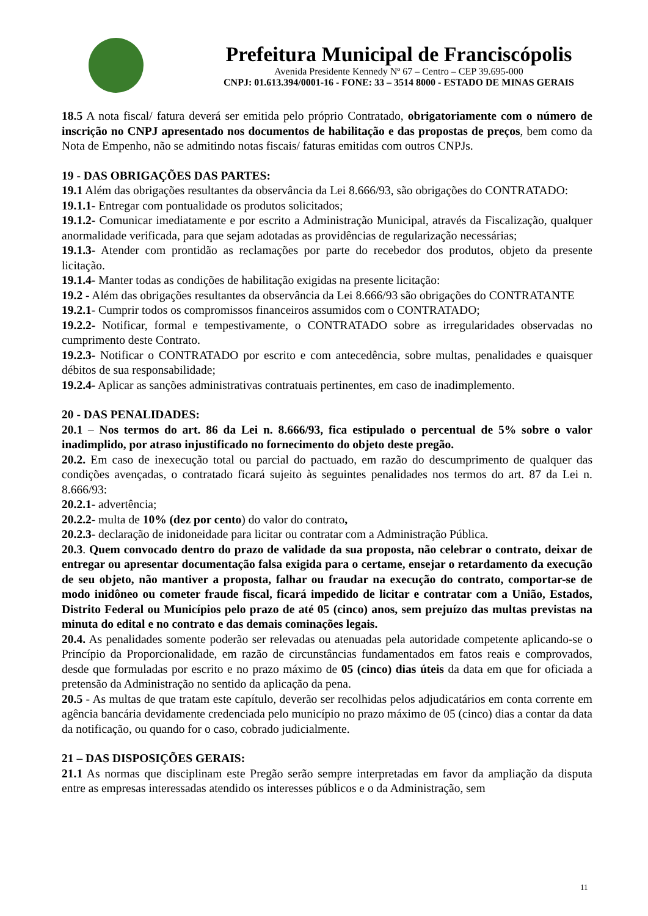Prefeitura Municipal de Franciscópolis
Avenida Presidente Kennedy Nº 67 – Centro – CEP 39.695-000
CNPJ: 01.613.394/0001-16 - FONE: 33 – 3514 8000 - ESTADO DE MINAS GERAIS
18.5 A nota fiscal/ fatura deverá ser emitida pelo próprio Contratado, obrigatoriamente com o número de inscrição no CNPJ apresentado nos documentos de habilitação e das propostas de preços, bem como da Nota de Empenho, não se admitindo notas fiscais/ faturas emitidas com outros CNPJs.
19 - DAS OBRIGAÇÕES DAS PARTES:
19.1 Além das obrigações resultantes da observância da Lei 8.666/93, são obrigações do CONTRATADO:
19.1.1- Entregar com pontualidade os produtos solicitados;
19.1.2- Comunicar imediatamente e por escrito a Administração Municipal, através da Fiscalização, qualquer anormalidade verificada, para que sejam adotadas as providências de regularização necessárias;
19.1.3- Atender com prontidão as reclamações por parte do recebedor dos produtos, objeto da presente licitação.
19.1.4- Manter todas as condições de habilitação exigidas na presente licitação:
19.2 - Além das obrigações resultantes da observância da Lei 8.666/93 são obrigações do CONTRATANTE
19.2.1- Cumprir todos os compromissos financeiros assumidos com o CONTRATADO;
19.2.2- Notificar, formal e tempestivamente, o CONTRATADO sobre as irregularidades observadas no cumprimento deste Contrato.
19.2.3- Notificar o CONTRATADO por escrito e com antecedência, sobre multas, penalidades e quaisquer débitos de sua responsabilidade;
19.2.4- Aplicar as sanções administrativas contratuais pertinentes, em caso de inadimplemento.
20 - DAS PENALIDADES:
20.1 – Nos termos do art. 86 da Lei n. 8.666/93, fica estipulado o percentual de 5% sobre o valor inadimplido, por atraso injustificado no fornecimento do objeto deste pregão.
20.2. Em caso de inexecução total ou parcial do pactuado, em razão do descumprimento de qualquer das condições avençadas, o contratado ficará sujeito às seguintes penalidades nos termos do art. 87 da Lei n. 8.666/93:
20.2.1- advertência;
20.2.2- multa de 10% (dez por cento) do valor do contrato,
20.2.3- declaração de inidoneidade para licitar ou contratar com a Administração Pública.
20.3. Quem convocado dentro do prazo de validade da sua proposta, não celebrar o contrato, deixar de entregar ou apresentar documentação falsa exigida para o certame, ensejar o retardamento da execução de seu objeto, não mantiver a proposta, falhar ou fraudar na execução do contrato, comportar-se de modo inidôneo ou cometer fraude fiscal, ficará impedido de licitar e contratar com a União, Estados, Distrito Federal ou Municípios pelo prazo de até 05 (cinco) anos, sem prejuízo das multas previstas na minuta do edital e no contrato e das demais cominações legais.
20.4. As penalidades somente poderão ser relevadas ou atenuadas pela autoridade competente aplicando-se o Princípio da Proporcionalidade, em razão de circunstâncias fundamentados em fatos reais e comprovados, desde que formuladas por escrito e no prazo máximo de 05 (cinco) dias úteis da data em que for oficiada a pretensão da Administração no sentido da aplicação da pena.
20.5 - As multas de que tratam este capítulo, deverão ser recolhidas pelos adjudicatários em conta corrente em agência bancária devidamente credenciada pelo município no prazo máximo de 05 (cinco) dias a contar da data da notificação, ou quando for o caso, cobrado judicialmente.
21 – DAS DISPOSIÇÕES GERAIS:
21.1 As normas que disciplinam este Pregão serão sempre interpretadas em favor da ampliação da disputa entre as empresas interessadas atendido os interesses públicos e o da Administração, sem
11